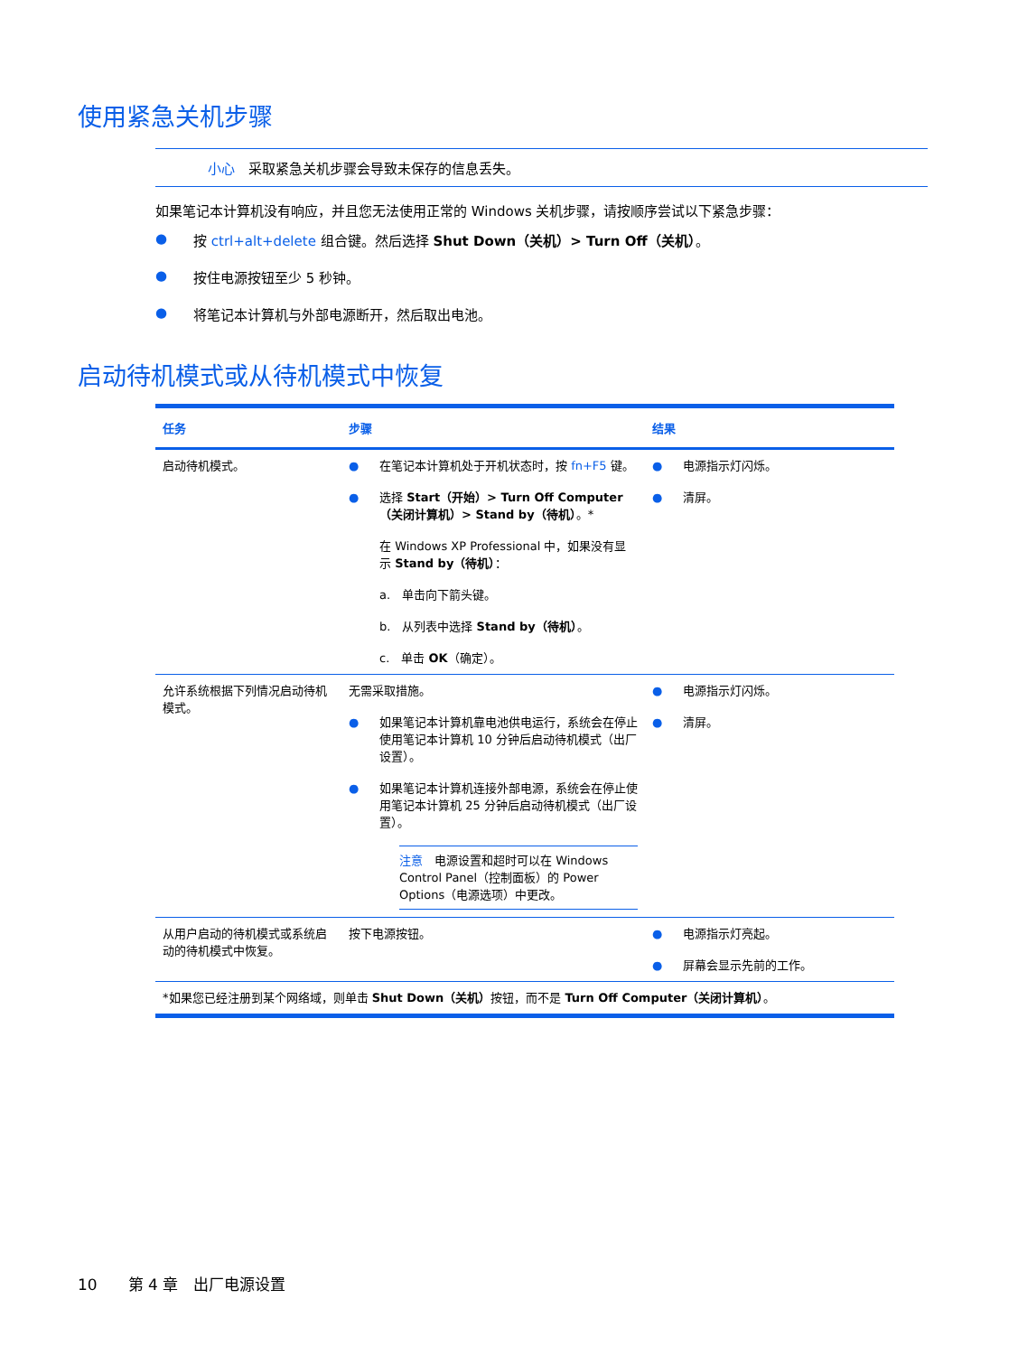使用紧急关机步骤
小心　采取紧急关机步骤会导致未保存的信息丢失。
如果笔记本计算机没有响应，并且您无法使用正常的 Windows 关机步骤，请按顺序尝试以下紧急步骤：
● 按 ctrl+alt+delete 组合键。然后选择 Shut Down（关机）> Turn Off（关机）。
● 按住电源按钮至少 5 秒钟。
● 将笔记本计算机与外部电源断开，然后取出电池。
启动待机模式或从待机模式中恢复
| 任务 | 步骤 | 结果 |
| --- | --- | --- |
| 启动待机模式。 | ● 在笔记本计算机处于开机状态时，按 fn+F5 键。 ● 选择 Start（开始）> Turn Off Computer（关闭计算机）> Stand by（待机） 。* 在 Windows XP Professional 中，如果没有显示 Stand by（待机） ： a. 单击向下箭头键。 b. 从列表中选择 Stand by（待机） 。 c. 单击 OK （确定）。 | ● 电源指示灯闪烁。 ● 清屏。 |
| 允许系统根据下列情况启动待机模式。 | 无需采取措施。 ● 如果笔记本计算机靠电池供电运行，系统会在停止使用笔记本计算机 10 分钟后启动待机模式（出厂设置）。 ● 如果笔记本计算机连接外部电源，系统会在停止使用笔记本计算机 25 分钟后启动待机模式（出厂设置）。 注意 电源设置和超时可以在 Windows Control Panel（控制面板）的 Power Options（电源选项）中更改。 | ● 电源指示灯闪烁。 ● 清屏。 |
| 从用户启动的待机模式或系统启动的待机模式中恢复。 | 按下电源按钮。 | ● 电源指示灯亮起。 ● 屏幕会显示先前的工作。 |
| *如果您已经注册到某个网络域，则单击 Shut Down（关机） 按钮，而不是 Turn Off Computer（关闭计算机） 。 | | |
10　　第 4 章　出厂电源设置